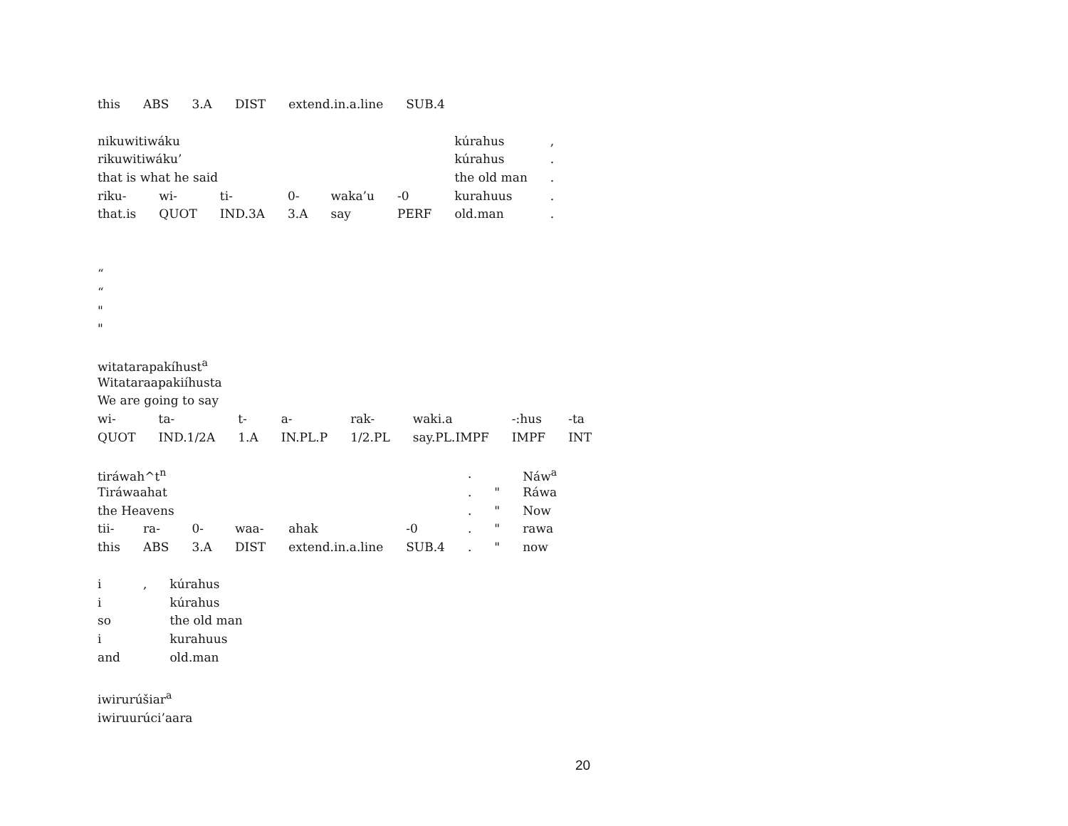| this | ABS | 3.A | DIST | extend.in.a.line | SUB.4 |
| nikuwitiwáku | | | | | | kúrahus | , |
| rikuwitiwáku’ | | | | | | kúrahus | . |
| that is what he said | | | | | | the old man | . |
| riku- | wi- | ti- | 0- | waka’u | -0 | kurahuus | . |
| that.is | QUOT | IND.3A | 3.A | say | PERF | old.man | . |
“
“
"
"
| witatarapakíhust<sup>a</sup> | | | | | | | |
| Witataraapakiíhusta | | | | | | | |
| We are going to say | | | | | | | |
| wi- | ta- | t- | a- | rak- | waki.a | -:hus | -ta |
| QUOT | IND.1/2A | 1.A | IN.PL.P | 1/2.PL | say.PL.IMPF | IMPF | INT |
| tiráwah^t<sup>n</sup> | | | | | | . | | Náw<sup>a</sup> |
| Tiráwaahat | | | | | | . | " | Ráwa |
| the Heavens | | | | | | . | " | Now |
| tii- | ra- | 0- | waa- | ahak | -0 | . | " | rawa |
| this | ABS | 3.A | DIST | extend.in.a.line | SUB.4 | . | " | now |
| i | , | kúrahus |
| i | | kúrahus |
| so | | the old man |
| i | | kurahuus |
| and | | old.man |
iwirurúšiar<sup>a</sup>
iwiruurúci’aara
20